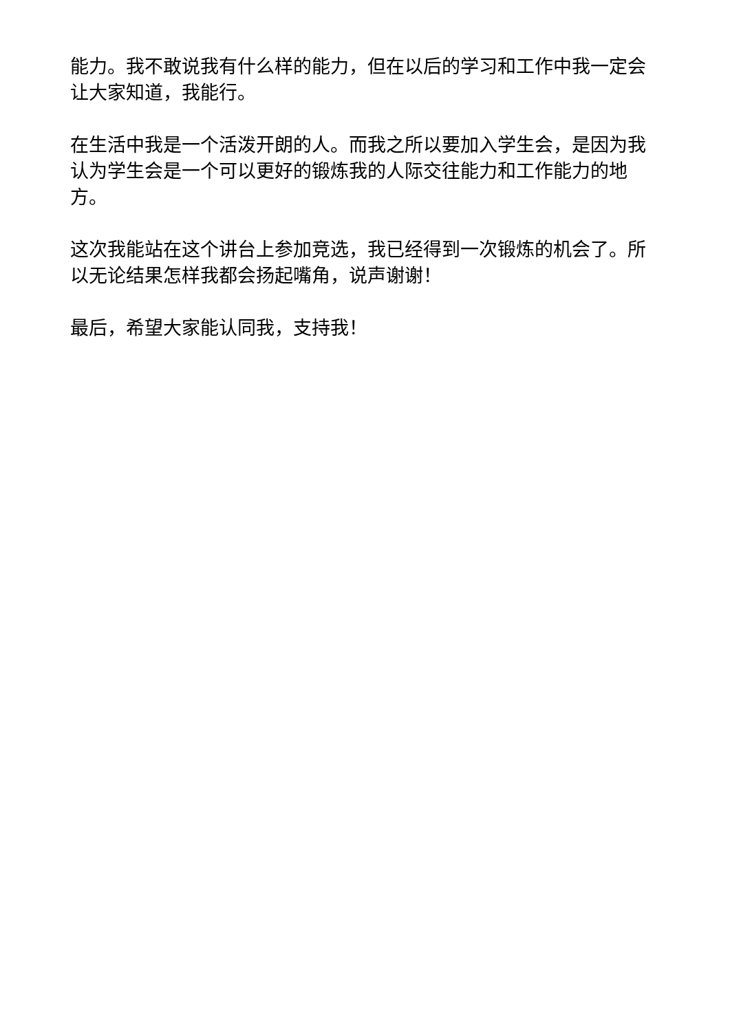能力。我不敢说我有什么样的能力，但在以后的学习和工作中我一定会让大家知道，我能行。
在生活中我是一个活泼开朗的人。而我之所以要加入学生会，是因为我认为学生会是一个可以更好的锻炼我的人际交往能力和工作能力的地方。
这次我能站在这个讲台上参加竞选，我已经得到一次锻炼的机会了。所以无论结果怎样我都会扬起嘴角，说声谢谢！
最后，希望大家能认同我，支持我！